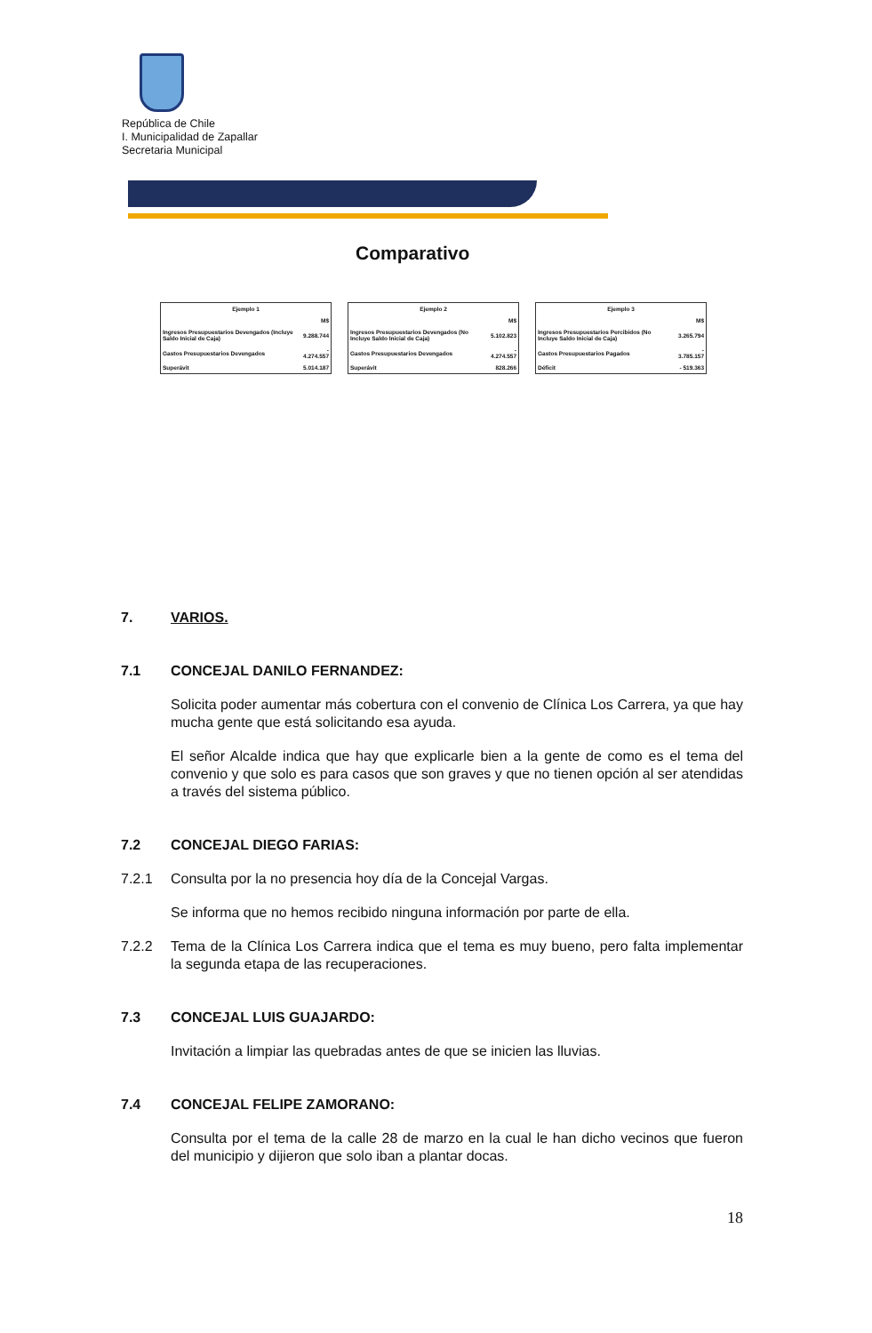República de Chile
I. Municipalidad de Zapallar
Secretaria Municipal
Comparativo
| Ejemplo 1 | |
| --- | --- |
| | M$ |
| Ingresos Presupuestarios Devengados (Incluye Saldo Inicial de Caja) | 9.288.744 |
| Gastos Presupuestarios Devengados | - 4.274.557 |
| Superávit | 5.014.187 |
| Ejemplo 2 | |
| --- | --- |
| | M$ |
| Ingresos Presupuestarios Devengados (No Incluye Saldo Inicial de Caja) | 5.102.823 |
| Gastos Presupuestarios Devengados | - 4.274.557 |
| Superávit | 828.266 |
| Ejemplo 3 | |
| --- | --- |
| | M$ |
| Ingresos Presupuestarios Percibidos (No Incluye Saldo Inicial de Caja) | 3.265.794 |
| Gastos Presupuestarios Pagados | - 3.785.157 |
| Déficit | - 519.363 |
7. VARIOS.
7.1 CONCEJAL DANILO FERNANDEZ:
Solicita poder aumentar más cobertura con el convenio de Clínica Los Carrera, ya que hay mucha gente que está solicitando esa ayuda.
El señor Alcalde indica que hay que explicarle bien a la gente de como es el tema del convenio y que solo es para casos que son graves y que no tienen opción al ser atendidas a través del sistema público.
7.2 CONCEJAL DIEGO FARIAS:
7.2.1 Consulta por la no presencia hoy día de la Concejal Vargas.
Se informa que no hemos recibido ninguna información por parte de ella.
7.2.2 Tema de la Clínica Los Carrera indica que el tema es muy bueno, pero falta implementar la segunda etapa de las recuperaciones.
7.3 CONCEJAL LUIS GUAJARDO:
Invitación a limpiar las quebradas antes de que se inicien las lluvias.
7.4 CONCEJAL FELIPE ZAMORANO:
Consulta por el tema de la calle 28 de marzo en la cual le han dicho vecinos que fueron del municipio y dijieron que solo iban a plantar docas.
18